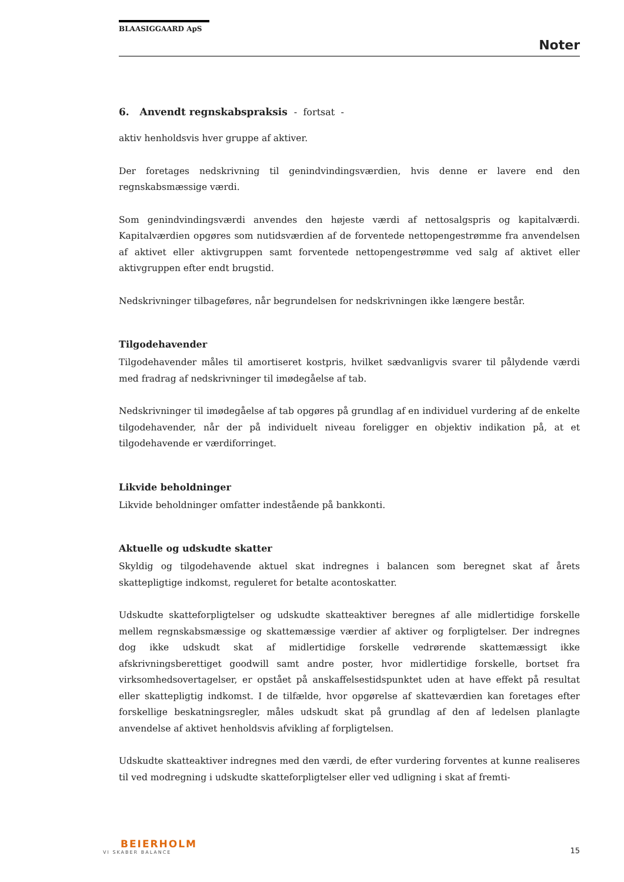BLAASIGGAARD ApS
Noter
6. Anvendt regnskabspraksis - fortsat -
aktiv henholdsvis hver gruppe af aktiver.
Der foretages nedskrivning til genindvindingsværdien, hvis denne er lavere end den regnskabsmæssige værdi.
Som genindvindingsværdi anvendes den højeste værdi af nettosalgspris og kapitalværdi. Kapitalværdien opgøres som nutidsværdien af de forventede nettopengestrømme fra anvendelsen af aktivet eller aktivgruppen samt forventede nettopengestrømme ved salg af aktivet eller aktivgruppen efter endt brugstid.
Nedskrivninger tilbageføres, når begrundelsen for nedskrivningen ikke længere består.
Tilgodehavender
Tilgodehavender måles til amortiseret kostpris, hvilket sædvanligvis svarer til pålydende værdi med fradrag af nedskrivninger til imødegåelse af tab.
Nedskrivninger til imødegåelse af tab opgøres på grundlag af en individuel vurdering af de enkelte tilgodehavender, når der på individuelt niveau foreligger en objektiv indikation på, at et tilgodehavende er værdiforringet.
Likvide beholdninger
Likvide beholdninger omfatter indestående på bankkonti.
Aktuelle og udskudte skatter
Skyldig og tilgodehavende aktuel skat indregnes i balancen som beregnet skat af årets skattepligtige indkomst, reguleret for betalte acontoskatter.
Udskudte skatteforpligtelser og udskudte skatteaktiver beregnes af alle midlertidige forskelle mellem regnskabsmæssige og skattemæssige værdier af aktiver og forpligtelser. Der indregnes dog ikke udskudt skat af midlertidige forskelle vedrørende skattemæssigt ikke afskrivningsberettiget goodwill samt andre poster, hvor midlertidige forskelle, bortset fra virksomhedsovertagelser, er opstået på anskaffelsestidspunktet uden at have effekt på resultat eller skattepligtig indkomst. I de tilfælde, hvor opgørelse af skatteværdien kan foretages efter forskellige beskatningsregler, måles udskudt skat på grundlag af den af ledelsen planlagte anvendelse af aktivet henholdsvis afvikling af forpligtelsen.
Udskudte skatteaktiver indregnes med den værdi, de efter vurdering forventes at kunne realiseres til ved modregning i udskudte skatteforpligtelser eller ved udligning i skat af fremti-
BEIERHOLM
VI SKABER BALANCE
15